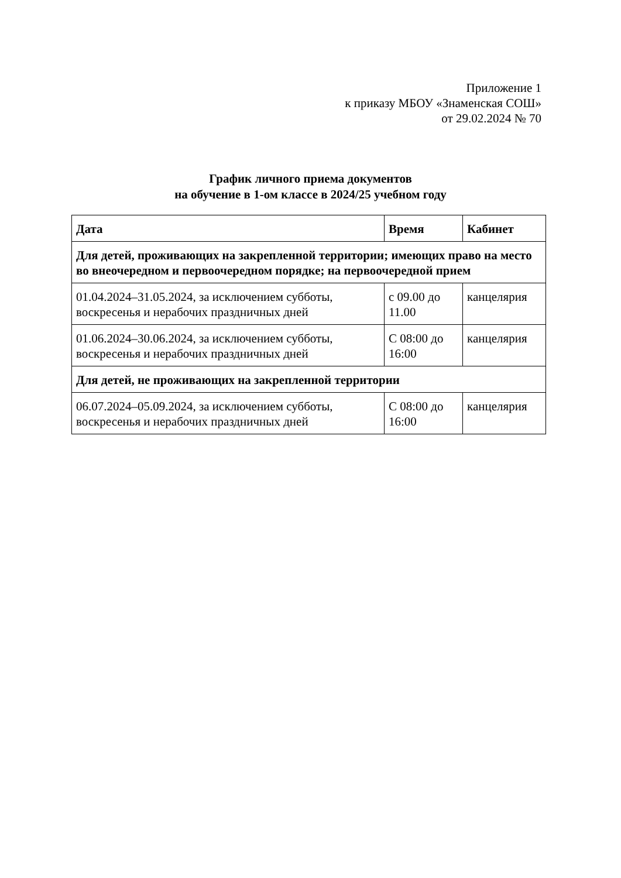Приложение 1
к приказу МБОУ «Знаменская СОШ»
от 29.02.2024 № 70
График личного приема документов
на обучение в 1-ом классе в 2024/25 учебном году
| Дата | Время | Кабинет |
| --- | --- | --- |
| Для детей, проживающих на закрепленной территории; имеющих право на место во внеочередном и первоочередном порядке; на первоочередной прием | | |
| 01.04.2024–31.05.2024, за исключением субботы, воскресенья и нерабочих праздничных дней | с 09.00 до 11.00 | канцелярия |
| 01.06.2024–30.06.2024, за исключением субботы, воскресенья и нерабочих праздничных дней | С 08:00 до 16:00 | канцелярия |
| Для детей, не проживающих на закрепленной территории | | |
| 06.07.2024–05.09.2024, за исключением субботы, воскресенья и нерабочих праздничных дней | С 08:00 до 16:00 | канцелярия |